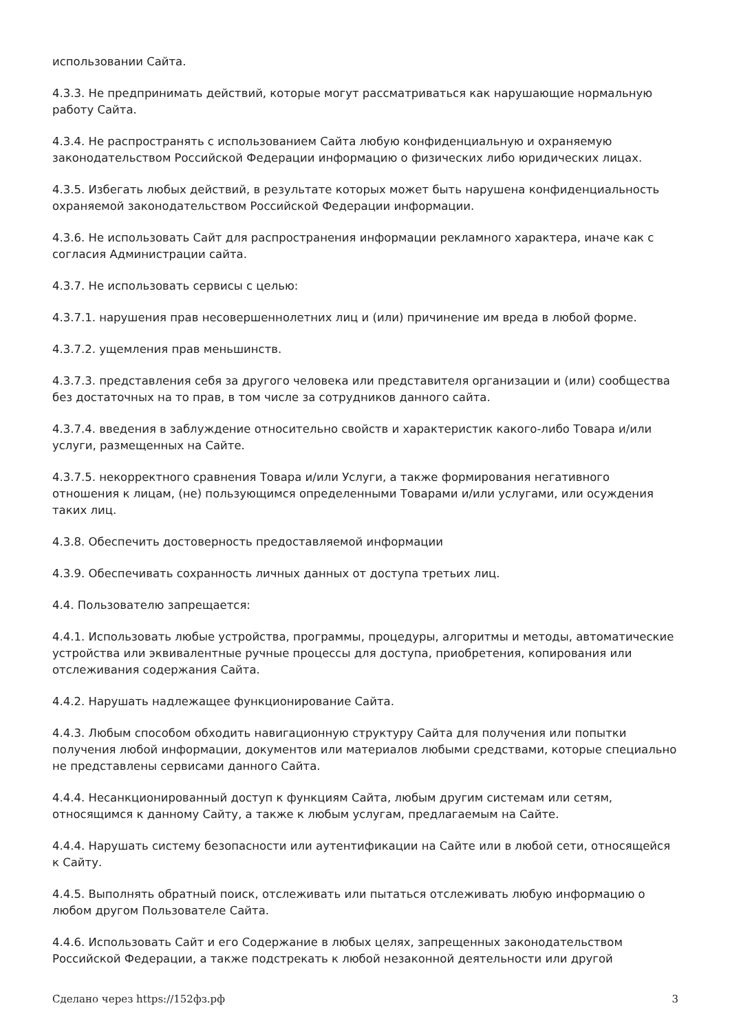использовании Сайта.
4.3.3. Не предпринимать действий, которые могут рассматриваться как нарушающие нормальную работу Сайта.
4.3.4. Не распространять с использованием Сайта любую конфиденциальную и охраняемую законодательством Российской Федерации информацию о физических либо юридических лицах.
4.3.5. Избегать любых действий, в результате которых может быть нарушена конфиденциальность охраняемой законодательством Российской Федерации информации.
4.3.6. Не использовать Сайт для распространения информации рекламного характера, иначе как с согласия Администрации сайта.
4.3.7. Не использовать сервисы с целью:
4.3.7.1. нарушения прав несовершеннолетних лиц и (или) причинение им вреда в любой форме.
4.3.7.2. ущемления прав меньшинств.
4.3.7.3. представления себя за другого человека или представителя организации и (или) сообщества без достаточных на то прав, в том числе за сотрудников данного сайта.
4.3.7.4. введения в заблуждение относительно свойств и характеристик какого-либо Товара и/или услуги, размещенных на Сайте.
4.3.7.5. некорректного сравнения Товара и/или Услуги, а также формирования негативного отношения к лицам, (не) пользующимся определенными Товарами и/или услугами, или осуждения таких лиц.
4.3.8. Обеспечить достоверность предоставляемой информации
4.3.9. Обеспечивать сохранность личных данных от доступа третьих лиц.
4.4. Пользователю запрещается:
4.4.1. Использовать любые устройства, программы, процедуры, алгоритмы и методы, автоматические устройства или эквивалентные ручные процессы для доступа, приобретения, копирования или отслеживания содержания Сайта.
4.4.2. Нарушать надлежащее функционирование Сайта.
4.4.3. Любым способом обходить навигационную структуру Сайта для получения или попытки получения любой информации, документов или материалов любыми средствами, которые специально не представлены сервисами данного Сайта.
4.4.4. Несанкционированный доступ к функциям Сайта, любым другим системам или сетям, относящимся к данному Сайту, а также к любым услугам, предлагаемым на Сайте.
4.4.4. Нарушать систему безопасности или аутентификации на Сайте или в любой сети, относящейся к Сайту.
4.4.5. Выполнять обратный поиск, отслеживать или пытаться отслеживать любую информацию о любом другом Пользователе Сайта.
4.4.6. Использовать Сайт и его Содержание в любых целях, запрещенных законодательством Российской Федерации, а также подстрекать к любой незаконной деятельности или другой
Сделано через https://152фз.рф 3